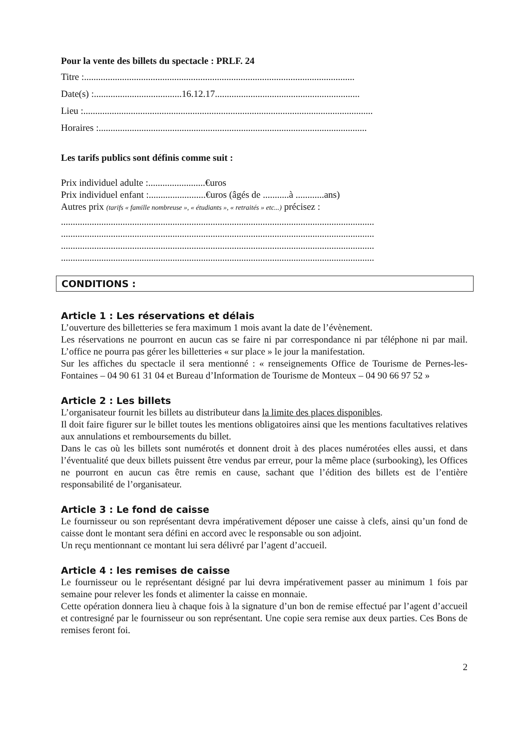Pour la vente des billets du spectacle : PRLF. 24
Titre :..................................................................................................................
Date(s) :.....................................16.12.17.............................................................
Lieu :..........................................................................................................................
Horaires :.................................................................................................................
Les tarifs publics sont définis comme suit :
Prix individuel adulte :........................€uros
Prix individuel enfant :........................€uros (âgés de ...........à ............ans)
Autres prix (tarifs « famille nombreuse », « étudiants », « retraités » etc...) précisez :
....................................................................................................................................
....................................................................................................................................
....................................................................................................................................
....................................................................................................................................
CONDITIONS :
Article 1 : Les réservations et délais
L’ouverture des billetteries se fera maximum 1 mois avant la date de l’évènement.
Les réservations ne pourront en aucun cas se faire ni par correspondance ni par téléphone ni par mail. L’office ne pourra pas gérer les billetteries « sur place » le jour la manifestation.
Sur les affiches du spectacle il sera mentionné : « renseignements Office de Tourisme de Pernes-les-Fontaines – 04 90 61 31 04 et Bureau d’Information de Tourisme de Monteux – 04 90 66 97 52 »
Article 2 : Les billets
L’organisateur fournit les billets au distributeur dans la limite des places disponibles.
Il doit faire figurer sur le billet toutes les mentions obligatoires ainsi que les mentions facultatives relatives aux annulations et remboursements du billet.
Dans le cas où les billets sont numérotés et donnent droit à des places numérotées elles aussi, et dans l’éventualité que deux billets puissent être vendus par erreur, pour la même place (surbooking), les Offices ne pourront en aucun cas être remis en cause, sachant que l’édition des billets est de l’entière responsabilité de l’organisateur.
Article 3 : Le fond de caisse
Le fournisseur ou son représentant devra impérativement déposer une caisse à clefs, ainsi qu’un fond de caisse dont le montant sera défini en accord avec le responsable ou son adjoint.
Un reçu mentionnant ce montant lui sera délivré par l’agent d’accueil.
Article 4 : les remises de caisse
Le fournisseur ou le représentant désigné par lui devra impérativement passer au minimum 1 fois par semaine pour relever les fonds et alimenter la caisse en monnaie.
Cette opération donnera lieu à chaque fois à la signature d’un bon de remise effectué par l’agent d’accueil et contresigné par le fournisseur ou son représentant. Une copie sera remise aux deux parties. Ces Bons de remises feront foi.
2